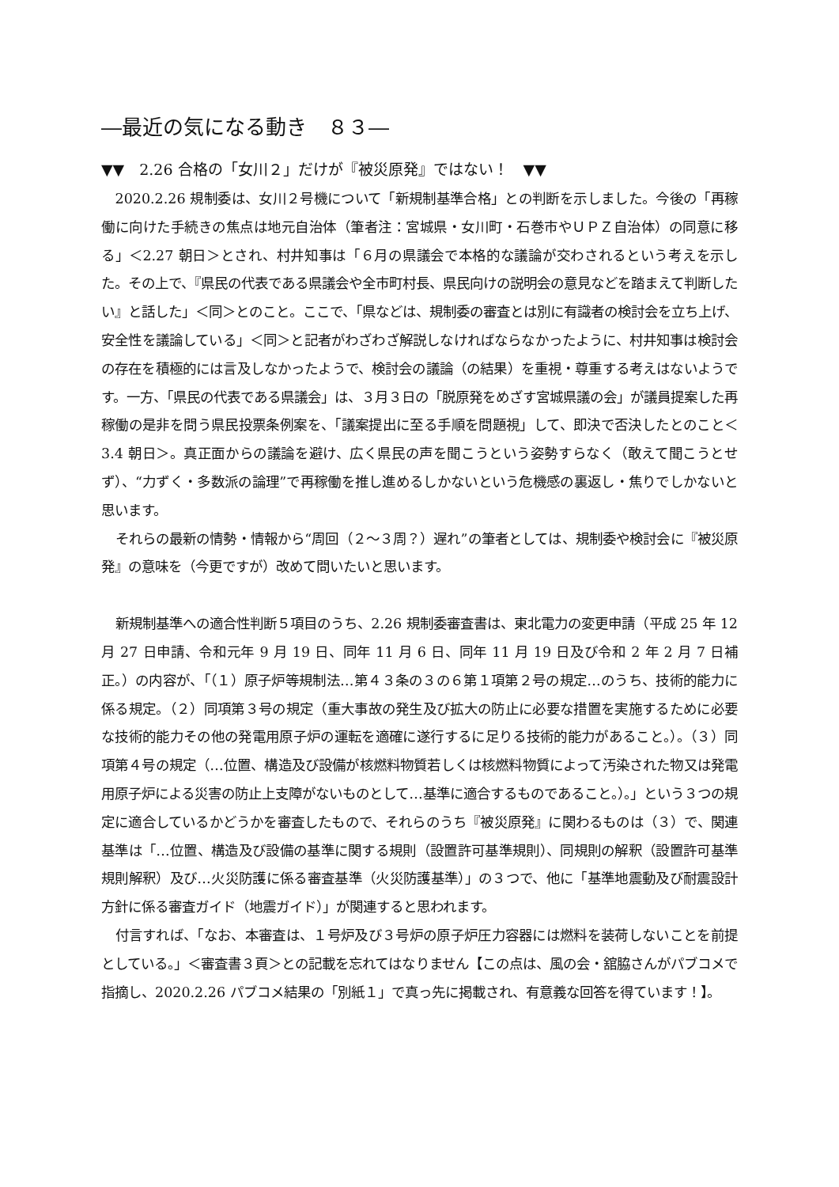―最近の気になる動き　８３―
▼▼　2.26 合格の「女川２」だけが『被災原発』ではない！　▼▼
2020.2.26 規制委は、女川２号機について「新規制基準合格」との判断を示しました。今後の「再稼働に向けた手続きの焦点は地元自治体（筆者注：宮城県・女川町・石巻市やＵＰＺ自治体）の同意に移る」＜2.27 朝日＞とされ、村井知事は「６月の県議会で本格的な議論が交わされるという考えを示した。その上で、『県民の代表である県議会や全市町村長、県民向けの説明会の意見などを踏まえて判断したい』と話した」＜同＞とのこと。ここで、「県などは、規制委の審査とは別に有識者の検討会を立ち上げ、安全性を議論している」＜同＞と記者がわざわざ解説しなければならなかったように、村井知事は検討会の存在を積極的には言及しなかったようで、検討会の議論（の結果）を重視・尊重する考えはないようです。一方、「県民の代表である県議会」は、３月３日の「脱原発をめざす宮城県議の会」が議員提案した再稼働の是非を問う県民投票条例案を、「議案提出に至る手順を問題視」して、即決で否決したとのこと＜3.4 朝日＞。真正面からの議論を避け、広く県民の声を聞こうという姿勢すらなく（敢えて聞こうとせず）、“力ずく・多数派の論理”で再稼働を推し進めるしかないという危機感の裏返し・焦りでしかないと思います。
それらの最新の情勢・情報から“周回（２～３周？）遅れ”の筆者としては、規制委や検討会に『被災原発』の意味を（今更ですが）改めて問いたいと思います。
新規制基準への適合性判断５項目のうち、2.26 規制委審査書は、東北電力の変更申請（平成 25 年 12 月 27 日申請、令和元年 9 月 19 日、同年 11 月 6 日、同年 11 月 19 日及び令和 2 年 2 月 7 日補正。）の内容が、「（１）原子炉等規制法…第４３条の３の６第１項第２号の規定…のうち、技術的能力に係る規定。（２）同項第３号の規定（重大事故の発生及び拡大の防止に必要な措置を実施するために必要な技術的能力その他の発電用原子炉の運転を適確に遂行するに足りる技術的能力があること。）。（３）同項第４号の規定（…位置、構造及び設備が核燃料物質若しくは核燃料物質によって汚染された物又は発電用原子炉による災害の防止上支障がないものとして…基準に適合するものであること。）。」という３つの規定に適合しているかどうかを審査したもので、それらのうち『被災原発』に関わるものは（３）で、関連基準は「…位置、構造及び設備の基準に関する規則（設置許可基準規則）、同規則の解釈（設置許可基準規則解釈）及び…火災防護に係る審査基準（火災防護基準）」の３つで、他に「基準地震動及び耐震設計方針に係る審査ガイド（地震ガイド）」が関連すると思われます。
付言すれば、「なお、本審査は、１号炉及び３号炉の原子炉圧力容器には燃料を装荷しないことを前提としている。」＜審査書３頁＞との記載を忘れてはなりません【この点は、風の会・舘脇さんがパブコメで指摘し、2020.2.26 パブコメ結果の「別紙１」で真っ先に掲載され、有意義な回答を得ています！】。